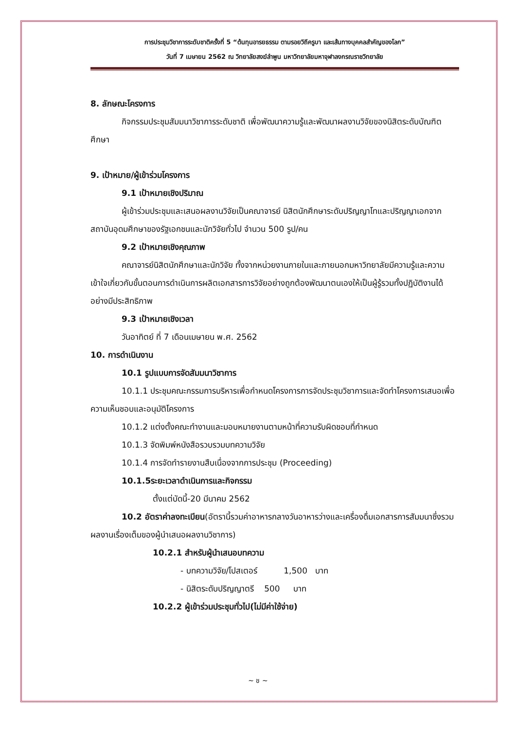การประชุมวิชาการระดับชาติครั้งที่ 5 “ต้นทุนอารยธรรม ตามรอยวิถีครูบา และเส้นทางบุคคลสำคัญของโลก”
วันที่ 7 เมษายน 2562 ณ วิทยาลัยสงฆ์ลำพูน มหาวิทยาลัยมหาจุฬาลงกรณราชวิทยาลัย
8. ลักษณะโครงการ
กิจกรรมประชุมสัมมนาวิชาการระดับชาติ เพื่อพัฒนาความรู้และพัฒนาผลงานวิจัยของนิสิตระดับบัณฑิตศึกษา
9. เป้าหมาย/ผู้เข้าร่วมโครงการ
9.1 เป้าหมายเชิงปริมาณ
ผู้เข้าร่วมประชุมและเสนอผลงานวิจัยเป็นคณาจารย์ นิสิตนักศึกษาระดับปริญญาโทและปริญญาเอกจากสถาบันอุดมศึกษาของรัฐเอกชนและนักวิจัยทั่วไป จำนวน 500 รูป/คน
9.2 เป้าหมายเชิงคุณภาพ
คณาจารย์นิสิตนักศึกษาและนักวิจัย ทั้งจากหน่วยงานภายในและภายนอกมหาวิทยาลัยมีความรู้และความเข้าใจเกี่ยวกับขั้นตอนการดำเนินการผลิตเอกสารการวิจัยอย่างถูกต้องพัฒนาตนเองให้เป็นผู้รู้รวมทั้งปฏิบัติงานได้อย่างมีประสิทธิภาพ
9.3 เป้าหมายเชิงเวลา
วันอาทิตย์ ที่ 7 เดือนเมษายน พ.ศ. 2562
10. การดำเนินงาน
10.1 รูปแบบการจัดสัมมนาวิชาการ
10.1.1 ประชุมคณะกรรมการบริหารเพื่อกำหนดโครงการการจัดประชุมวิชาการและจัดทำโครงการเสนอเพื่อความเห็นชอบและอนุมัติโครงการ
10.1.2 แต่งตั้งคณะทำงานและมอบหมายงานตามหน้าที่ความรับผิดชอบที่กำหนด
10.1.3 จัดพิมพ์หนังสือรวบรวมบทความวิจัย
10.1.4 การจัดทำรายงานสืบเนื่องจากการประชุม (Proceeding)
10.1.5ระยะเวลาดำเนินการและกิจกรรม
ตั้งแต่บัดนี้-20 มีนาคม 2562
10.2 อัตราค่าลงทะเบียน(อัตรานี้รวมค่าอาหารกลางวันอาหารว่างและเครื่องดื่มเอกสารการสัมมนาซึ่งรวมผลงานเรื่องเต็มของผู้นำเสนอผลงานวิชาการ)
10.2.1 สำหรับผู้นำเสนอบทความ
- บทความวิจัย/โปสเตอร์ 1,500 บาท
- นิสิตระดับปริญญาตรี 500 บาท
10.2.2 ผู้เข้าร่วมประชุมทั่วไป(ไม่มีค่าใช้จ่าย)
~ ช ~